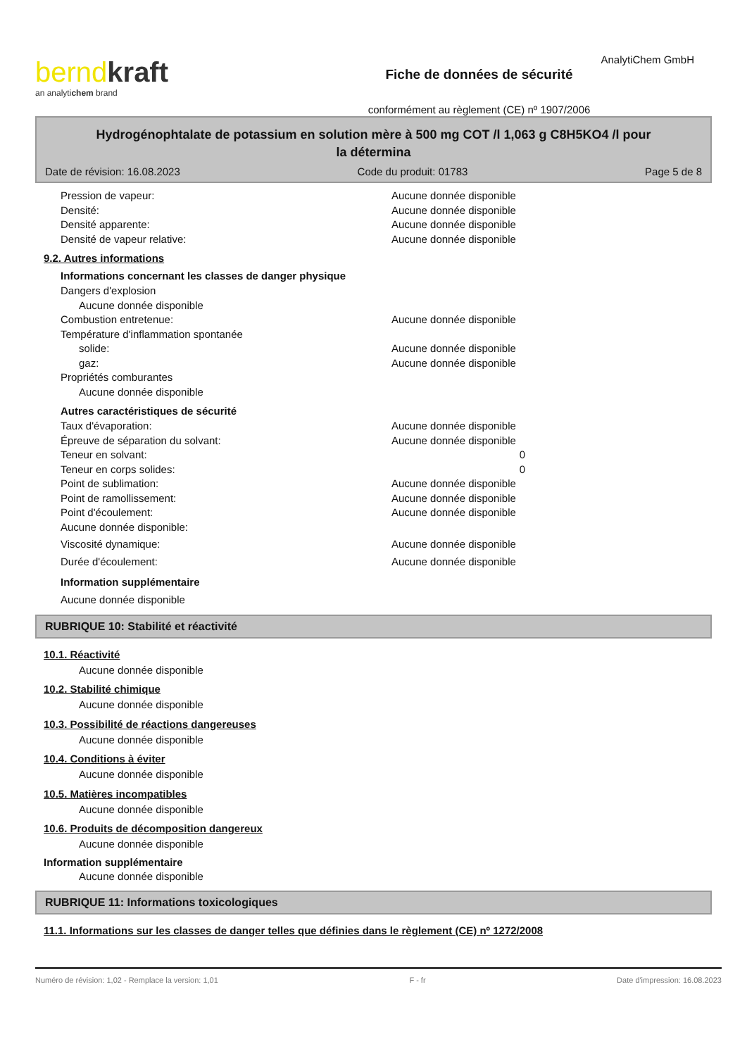AnalytiChem GmbH
bernd kraft
an analytichem brand
Fiche de données de sécurité
conformément au règlement (CE) nº 1907/2006
Hydrogénophtalate de potassium en solution mère à 500 mg COT /l 1,063 g C8H5KO4 /l pour
la détermina
Date de révision: 16.08.2023 Code du produit: 01783 Page 5 de 8
Pression de vapeur: Aucune donnée disponible
Densité: Aucune donnée disponible
Densité apparente: Aucune donnée disponible
Densité de vapeur relative: Aucune donnée disponible
9.2. Autres informations
Informations concernant les classes de danger physique
Dangers d'explosion
Aucune donnée disponible
Combustion entretenue: Aucune donnée disponible
Température d'inflammation spontanée
solide: Aucune donnée disponible
gaz: Aucune donnée disponible
Propriétés comburantes
Aucune donnée disponible
Autres caractéristiques de sécurité
Taux d'évaporation: Aucune donnée disponible
Épreuve de séparation du solvant: Aucune donnée disponible
Teneur en solvant: 0
Teneur en corps solides: 0
Point de sublimation: Aucune donnée disponible
Point de ramollissement: Aucune donnée disponible
Point d'écoulement: Aucune donnée disponible
Aucune donnée disponible:
Viscosité dynamique: Aucune donnée disponible
Durée d'écoulement: Aucune donnée disponible
Information supplémentaire
Aucune donnée disponible
RUBRIQUE 10: Stabilité et réactivité
10.1. Réactivité
Aucune donnée disponible
10.2. Stabilité chimique
Aucune donnée disponible
10.3. Possibilité de réactions dangereuses
Aucune donnée disponible
10.4. Conditions à éviter
Aucune donnée disponible
10.5. Matières incompatibles
Aucune donnée disponible
10.6. Produits de décomposition dangereux
Aucune donnée disponible
Information supplémentaire
Aucune donnée disponible
RUBRIQUE 11: Informations toxicologiques
11.1. Informations sur les classes de danger telles que définies dans le règlement (CE) nº 1272/2008
Numéro de révision: 1,02 - Remplace la version: 1,01 F - fr Date d'impression: 16.08.2023